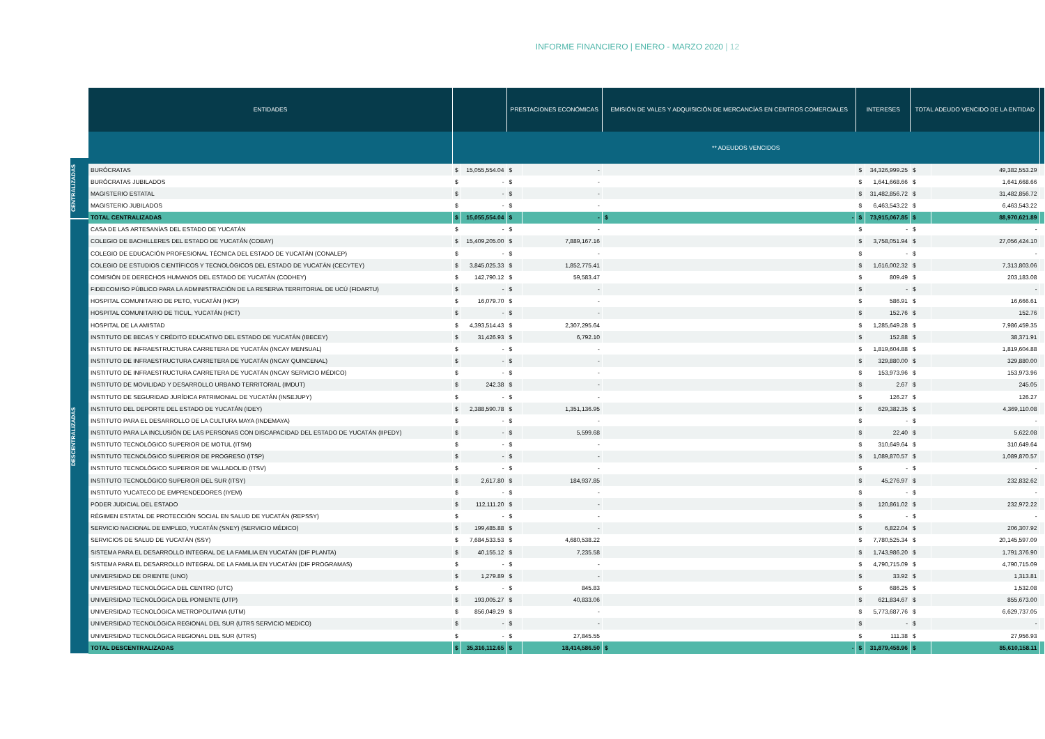INFORME FINANCIERO | ENERO - MARZO 2020 | 12
CENTRALIZADAS
DESCENTRALIZADAS
| ENTIDADES | | | PRESTACIONES ECONÓMICAS | | EMISIÓN DE VALES Y ADQUISICIÓN DE MERCANCÍAS EN CENTROS COMERCIALES | INTERESES | | TOTAL ADEUDO VENCIDO DE LA ENTIDAD | | |
| --- | --- | --- | --- | --- | --- | --- | --- | --- | --- | --- |
| | ** ADEUDOS VENCIDOS | | | | | | | | | |
| BURÓCRATAS | $ | 15,055,554.04 | $ | - | | $ | 34,326,999.25 | $ | 49,382,553.29 | |
| BURÓCRATAS JUBILADOS | $ | - | $ | - | | $ | 1,641,668.66 | $ | 1,641,668.66 | |
| MAGISTERIO ESTATAL | $ | - | $ | - | | $ | 31,482,856.72 | $ | 31,482,856.72 | |
| MAGISTERIO JUBILADOS | $ | - | $ | - | | $ | 6,463,543.22 | $ | 6,463,543.22 | |
| TOTAL CENTRALIZADAS | $ | 15,055,554.04 | $ | - | $ - | $ | 73,915,067.85 | $ | 88,970,621.89 | |
| CASA DE LAS ARTESANÍAS DEL ESTADO DE YUCATÁN | $ | - | $ | - | | $ | - | $ | - | |
| COLEGIO DE BACHILLERES DEL ESTADO DE YUCATÁN (COBAY) | $ | 15,409,205.00 | $ | 7,889,167.16 | | $ | 3,758,051.94 | $ | 27,056,424.10 | |
| COLEGIO DE EDUCACIÓN PROFESIONAL TÉCNICA DEL ESTADO DE YUCATÁN (CONALEP) | $ | - | $ | - | | $ | - | $ | - | |
| COLEGIO DE ESTUDIOS CIENTÍFICOS Y TECNOLÓGICOS DEL ESTADO DE YUCATÁN (CECYTEY) | $ | 3,845,025.33 | $ | 1,852,775.41 | | $ | 1,616,002.32 | $ | 7,313,803.06 | |
| COMISIÓN DE DERECHOS HUMANOS DEL ESTADO DE YUCATÁN (CODHEY) | $ | 142,790.12 | $ | 59,583.47 | | $ | 809.49 | $ | 203,183.08 | |
| FIDEICOMISO PÚBLICO PARA LA ADMINISTRACIÓN DE LA RESERVA TERRITORIAL DE UCÚ (FIDARTU) | $ | - | $ | - | | $ | - | $ | - | |
| HOSPITAL COMUNITARIO DE PETO, YUCATÁN (HCP) | $ | 16,079.70 | $ | - | | $ | 586.91 | $ | 16,666.61 | |
| HOSPITAL COMUNITARIO DE TICUL, YUCATÁN (HCT) | $ | - | $ | - | | $ | 152.76 | $ | 152.76 | |
| HOSPITAL DE LA AMISTAD | $ | 4,393,514.43 | $ | 2,307,295.64 | | $ | 1,285,649.28 | $ | 7,986,459.35 | |
| INSTITUTO DE BECAS Y CRÉDITO EDUCATIVO DEL ESTADO DE YUCATÁN (IBECEY) | $ | 31,426.93 | $ | 6,792.10 | | $ | 152.88 | $ | 38,371.91 | |
| INSTITUTO DE INFRAESTRUCTURA CARRETERA DE YUCATÁN (INCAY MENSUAL) | $ | - | $ | - | | $ | 1,819,604.88 | $ | 1,819,604.88 | |
| INSTITUTO DE INFRAESTRUCTURA CARRETERA DE YUCATÁN (INCAY QUINCENAL) | $ | - | $ | - | | $ | 329,880.00 | $ | 329,880.00 | |
| INSTITUTO DE INFRAESTRUCTURA CARRETERA DE YUCATÁN (INCAY SERVICIO MÉDICO) | $ | - | $ | - | | $ | 153,973.96 | $ | 153,973.96 | |
| INSTITUTO DE MOVILIDAD Y DESARROLLO URBANO TERRITORIAL (IMDUT) | $ | 242.38 | $ | - | | $ | 2.67 | $ | 245.05 | |
| INSTITUTO DE SEGURIDAD JURÍDICA PATRIMONIAL DE YUCATÁN (INSEJUPY) | $ | - | $ | - | | $ | 126.27 | $ | 126.27 | |
| INSTITUTO DEL DEPORTE DEL ESTADO DE YUCATÁN (IDEY) | $ | 2,388,590.78 | $ | 1,351,136.95 | | $ | 629,382.35 | $ | 4,369,110.08 | |
| INSTITUTO PARA EL DESARROLLO DE LA CULTURA MAYA (INDEMAYA) | $ | - | $ | - | | $ | - | $ | - | |
| INSTITUTO PARA LA INCLUSIÓN DE LAS PERSONAS CON DISCAPACIDAD DEL ESTADO DE YUCATÁN (IIPEDY) | $ | - | $ | 5,599.68 | | $ | 22.40 | $ | 5,622.08 | |
| INSTITUTO TECNOLÓGICO SUPERIOR DE MOTUL (ITSM) | $ | - | $ | - | | $ | 310,649.64 | $ | 310,649.64 | |
| INSTITUTO TECNOLÓGICO SUPERIOR DE PROGRESO (ITSP) | $ | - | $ | - | | $ | 1,089,870.57 | $ | 1,089,870.57 | |
| INSTITUTO TECNOLÓGICO SUPERIOR DE VALLADOLID (ITSV) | $ | - | $ | - | | $ | - | $ | - | |
| INSTITUTO TECNOLÓGICO SUPERIOR DEL SUR (ITSY) | $ | 2,617.80 | $ | 184,937.85 | | $ | 45,276.97 | $ | 232,832.62 | |
| INSTITUTO YUCATECO DE EMPRENDEDORES (IYEM) | $ | - | $ | - | | $ | - | $ | - | |
| PODER JUDICIAL DEL ESTADO | $ | 112,111.20 | $ | - | | $ | 120,861.02 | $ | 232,972.22 | |
| RÉGIMEN ESTATAL DE PROTECCIÓN SOCIAL EN SALUD DE YUCATÁN (REPSSY) | $ | - | $ | - | | $ | - | $ | - | |
| SERVICIO NACIONAL DE EMPLEO, YUCATÁN (SNEY) (SERVICIO MÉDICO) | $ | 199,485.88 | $ | - | | $ | 6,822.04 | $ | 206,307.92 | |
| SERVICIOS DE SALUD DE YUCATÁN (SSY) | $ | 7,684,533.53 | $ | 4,680,538.22 | | $ | 7,780,525.34 | $ | 20,145,597.09 | |
| SISTEMA PARA EL DESARROLLO INTEGRAL DE LA FAMILIA EN YUCATÁN (DIF PLANTA) | $ | 40,155.12 | $ | 7,235.58 | | $ | 1,743,986.20 | $ | 1,791,376.90 | |
| SISTEMA PARA EL DESARROLLO INTEGRAL DE LA FAMILIA EN YUCATÁN (DIF PROGRAMAS) | $ | - | $ | - | | $ | 4,790,715.09 | $ | 4,790,715.09 | |
| UNIVERSIDAD DE ORIENTE (UNO) | $ | 1,279.89 | $ | - | | $ | 33.92 | $ | 1,313.81 | |
| UNIVERSIDAD TECNOLÓGICA DEL CENTRO (UTC) | $ | - | $ | 845.83 | | $ | 686.25 | $ | 1,532.08 | |
| UNIVERSIDAD TECNOLÓGICA DEL PONIENTE (UTP) | $ | 193,005.27 | $ | 40,833.06 | | $ | 621,834.67 | $ | 855,673.00 | |
| UNIVERSIDAD TECNOLÓGICA METROPOLITANA (UTM) | $ | 856,049.29 | $ | - | | $ | 5,773,687.76 | $ | 6,629,737.05 | |
| UNIVERSIDAD TECNOLÓGICA REGIONAL DEL SUR (UTRS SERVICIO MEDICO) | $ | - | $ | - | | $ | - | $ | - | |
| UNIVERSIDAD TECNOLÓGICA REGIONAL DEL SUR (UTRS) | $ | - | $ | 27,845.55 | | $ | 111.38 | $ | 27,956.93 | |
| TOTAL DESCENTRALIZADAS | $ | 35,316,112.65 | $ | 18,414,586.50 | $ - | $ | 31,879,458.96 | $ | 85,610,158.11 | |